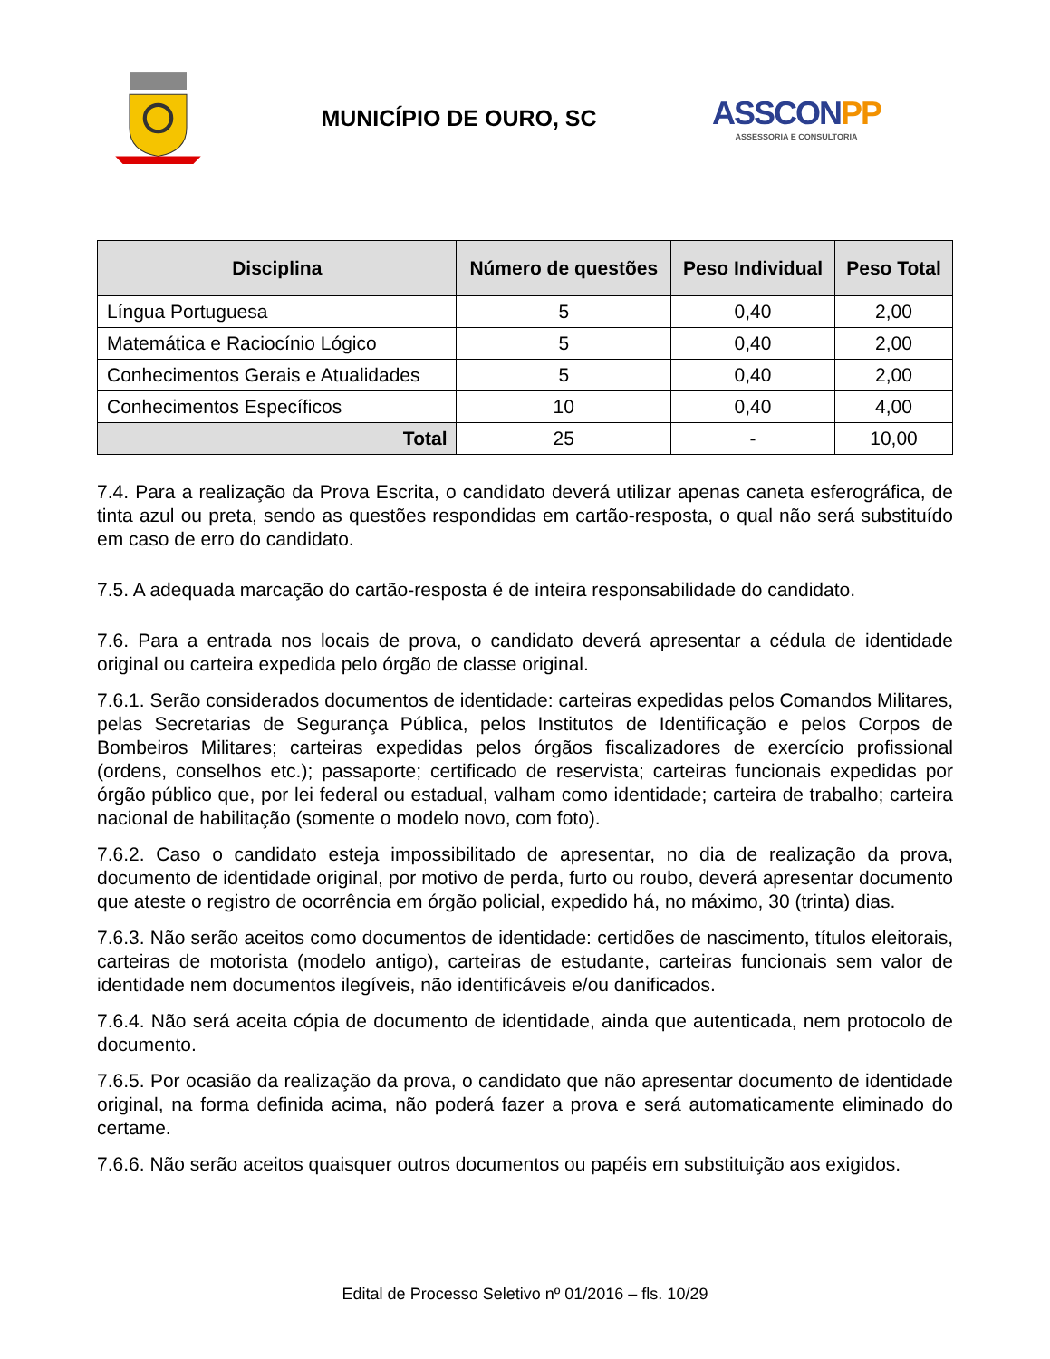MUNICÍPIO DE OURO, SC
ASSCONPP
ASSESSORIA E CONSULTORIA
| Disciplina | Número de questões | Peso Individual | Peso Total |
| --- | --- | --- | --- |
| Língua Portuguesa | 5 | 0,40 | 2,00 |
| Matemática e Raciocínio Lógico | 5 | 0,40 | 2,00 |
| Conhecimentos Gerais e Atualidades | 5 | 0,40 | 2,00 |
| Conhecimentos Específicos | 10 | 0,40 | 4,00 |
| Total | 25 | - | 10,00 |
7.4. Para a realização da Prova Escrita, o candidato deverá utilizar apenas caneta esferográfica, de tinta azul ou preta, sendo as questões respondidas em cartão-resposta, o qual não será substituído em caso de erro do candidato.
7.5. A adequada marcação do cartão-resposta é de inteira responsabilidade do candidato.
7.6. Para a entrada nos locais de prova, o candidato deverá apresentar a cédula de identidade original ou carteira expedida pelo órgão de classe original.
7.6.1. Serão considerados documentos de identidade: carteiras expedidas pelos Comandos Militares, pelas Secretarias de Segurança Pública, pelos Institutos de Identificação e pelos Corpos de Bombeiros Militares; carteiras expedidas pelos órgãos fiscalizadores de exercício profissional (ordens, conselhos etc.); passaporte; certificado de reservista; carteiras funcionais expedidas por órgão público que, por lei federal ou estadual, valham como identidade; carteira de trabalho; carteira nacional de habilitação (somente o modelo novo, com foto).
7.6.2. Caso o candidato esteja impossibilitado de apresentar, no dia de realização da prova, documento de identidade original, por motivo de perda, furto ou roubo, deverá apresentar documento que ateste o registro de ocorrência em órgão policial, expedido há, no máximo, 30 (trinta) dias.
7.6.3. Não serão aceitos como documentos de identidade: certidões de nascimento, títulos eleitorais, carteiras de motorista (modelo antigo), carteiras de estudante, carteiras funcionais sem valor de identidade nem documentos ilegíveis, não identificáveis e/ou danificados.
7.6.4. Não será aceita cópia de documento de identidade, ainda que autenticada, nem protocolo de documento.
7.6.5. Por ocasião da realização da prova, o candidato que não apresentar documento de identidade original, na forma definida acima, não poderá fazer a prova e será automaticamente eliminado do certame.
7.6.6. Não serão aceitos quaisquer outros documentos ou papéis em substituição aos exigidos.
Edital de Processo Seletivo nº 01/2016 – fls. 10/29